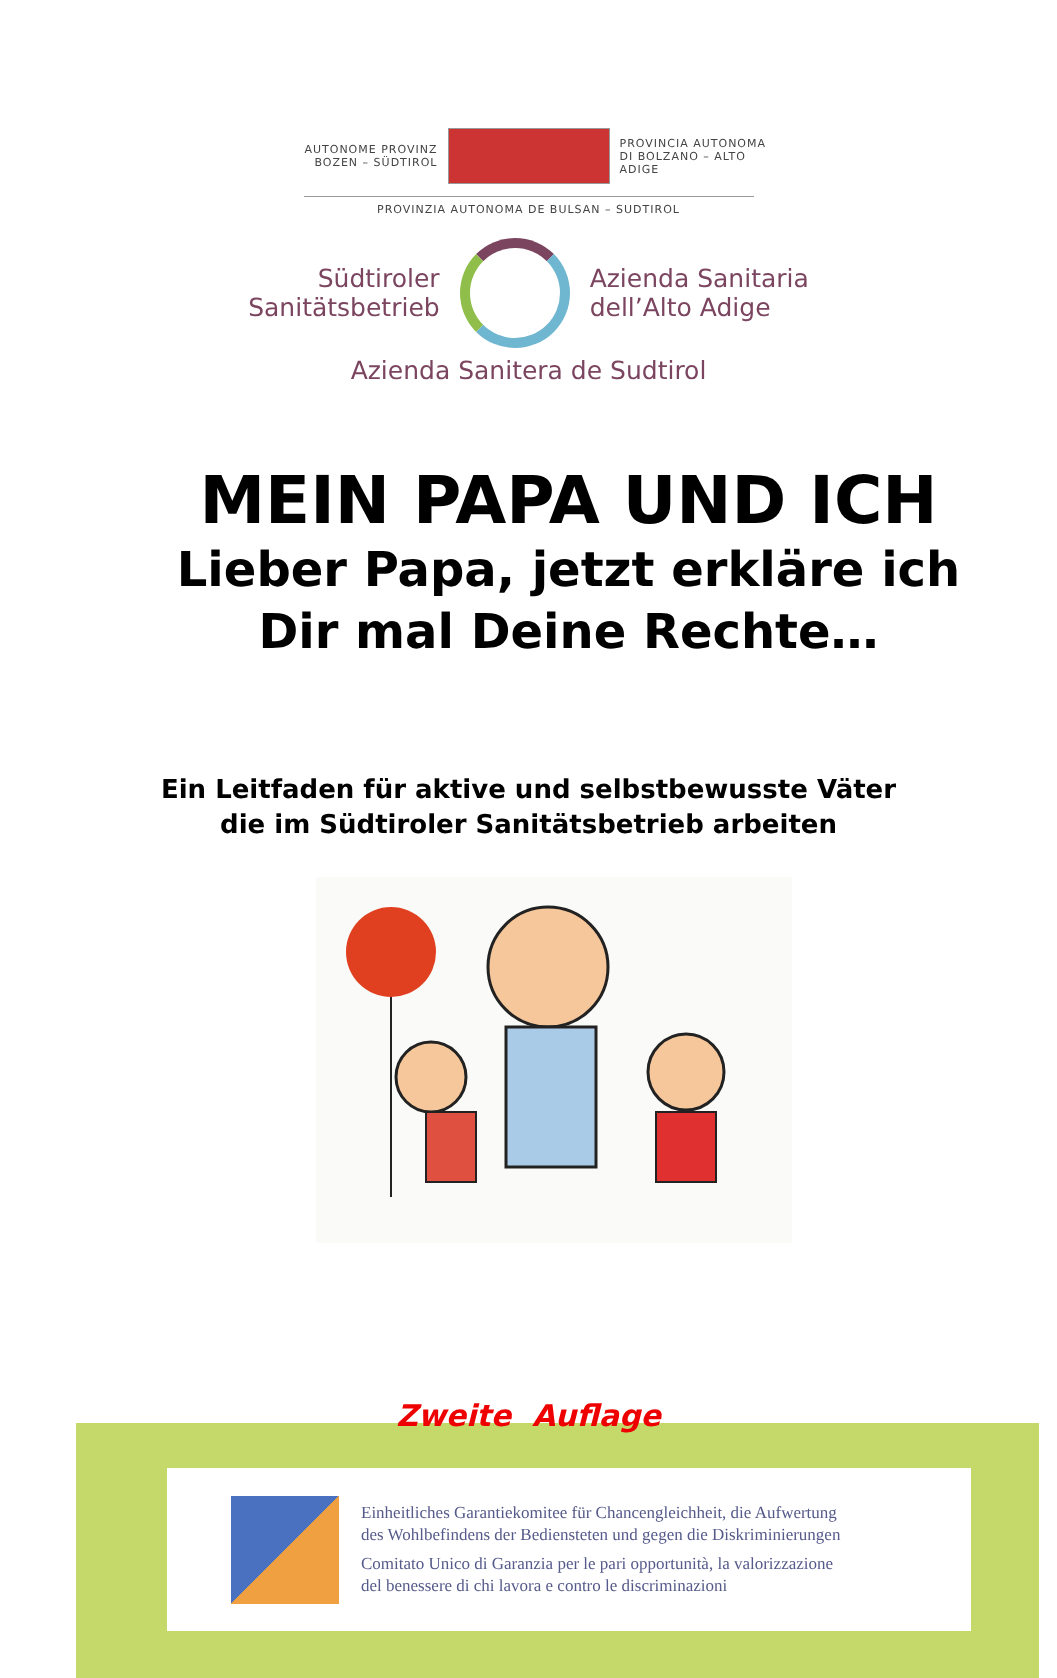AUTONOME PROVINZ
BOZEN – SÜDTIROL
PROVINCIA AUTONOMA
DI BOLZANO – ALTO ADIGE
PROVINZIA AUTONOMA DE BULSAN – SUDTIROL
Südtiroler
Sanitätsbetrieb
Azienda Sanitaria
dell’Alto Adige
Azienda Sanitera de Sudtirol
MEIN PAPA UND ICH
Lieber Papa, jetzt erkläre ich
Dir mal Deine Rechte…
Ein Leitfaden für aktive und selbstbewusste Väter
die im Südtiroler Sanitätsbetrieb arbeiten
Zweite Auflage
Einheitliches Garantiekomitee für Chancengleichheit, die Aufwertung
des Wohlbefindens der Bediensteten und gegen die Diskriminierungen
Comitato Unico di Garanzia per le pari opportunità, la valorizzazione
del benessere di chi lavora e contro le discriminazioni